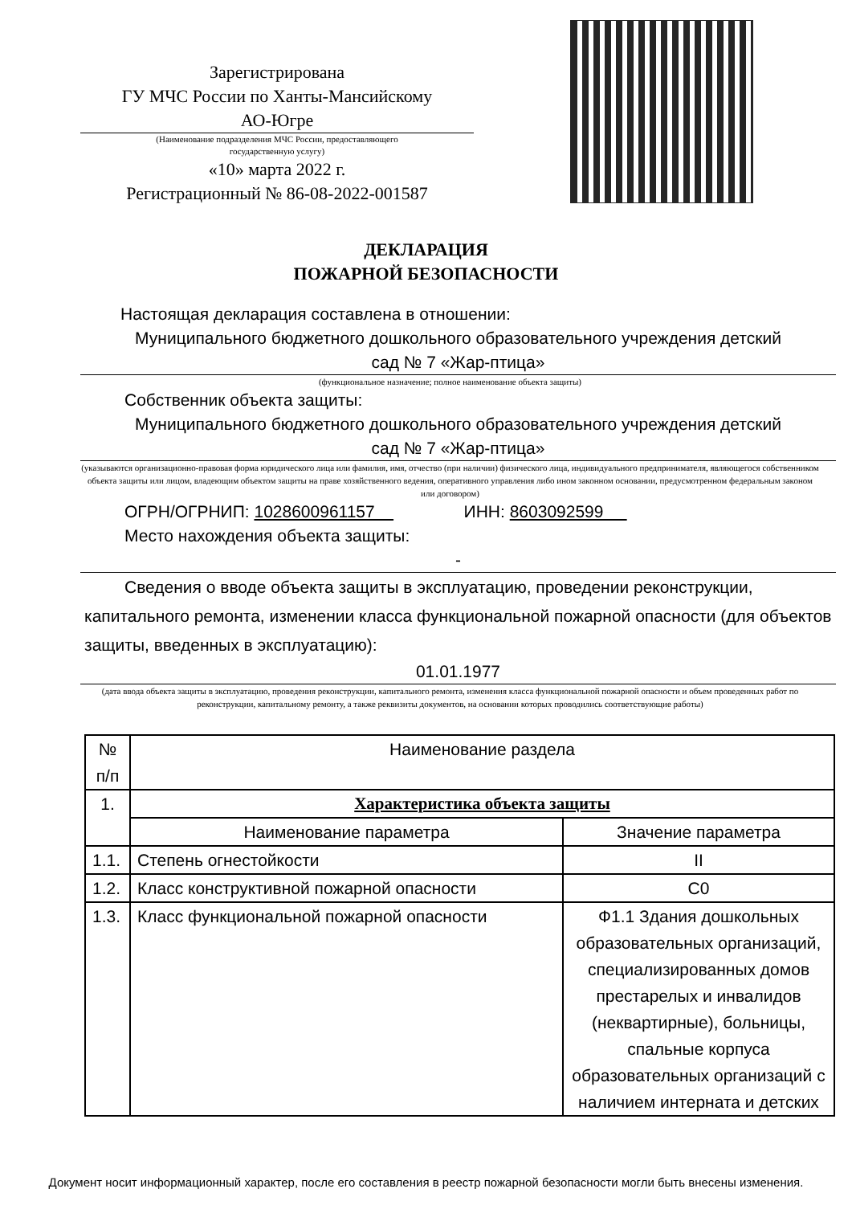Зарегистрирована
ГУ МЧС России по Ханты-Мансийскому
АО-Югре
(Наименование подразделения МЧС России, предоставляющего
государственную услугу)
«10» марта 2022 г.
Регистрационный № 86-08-2022-001587
ДЕКЛАРАЦИЯ
ПОЖАРНОЙ БЕЗОПАСНОСТИ
Настоящая декларация составлена в отношении:
Муниципального бюджетного дошкольного образовательного учреждения детский
сад № 7 «Жар-птица»
(функциональное назначение; полное наименование объекта защиты)
Собственник объекта защиты:
Муниципального бюджетного дошкольного образовательного учреждения детский
сад № 7 «Жар-птица»
(указываются организационно-правовая форма юридического лица или фамилия, имя, отчество (при наличии) физического лица, индивидуального предпринимателя, являющегося собственником объекта защиты или лицом, владеющим объектом защиты на праве хозяйственного ведения, оперативного управления либо ином законном основании, предусмотренном федеральным законом или договором)
ОГРН/ОГРНИП: 1028600961157 ИНН: 8603092599
Место нахождения объекта защиты:
-
Сведения о вводе объекта защиты в эксплуатацию, проведении реконструкции, капитального ремонта, изменении класса функциональной пожарной опасности (для объектов защиты, введенных в эксплуатацию):
01.01.1977
(дата ввода объекта защиты в эксплуатацию, проведения реконструкции, капитального ремонта, изменения класса функциональной пожарной опасности и объем проведенных работ по реконструкции, капитальному ремонту, а также реквизиты документов, на основании которых проводились соответствующие работы)
| № п/п | Наименование раздела | |
| 1. | Характеристика объекта защиты | |
| | Наименование параметра | Значение параметра |
| 1.1. | Степень огнестойкости | II |
| 1.2. | Класс конструктивной пожарной опасности | С0 |
| 1.3. | Класс функциональной пожарной опасности | Ф1.1 Здания дошкольных образовательных организаций, специализированных домов престарелых и инвалидов (неквартирные), больницы, спальные корпуса образовательных организаций с наличием интерната и детских |
Документ носит информационный характер, после его составления в реестр пожарной безопасности могли быть внесены изменения.